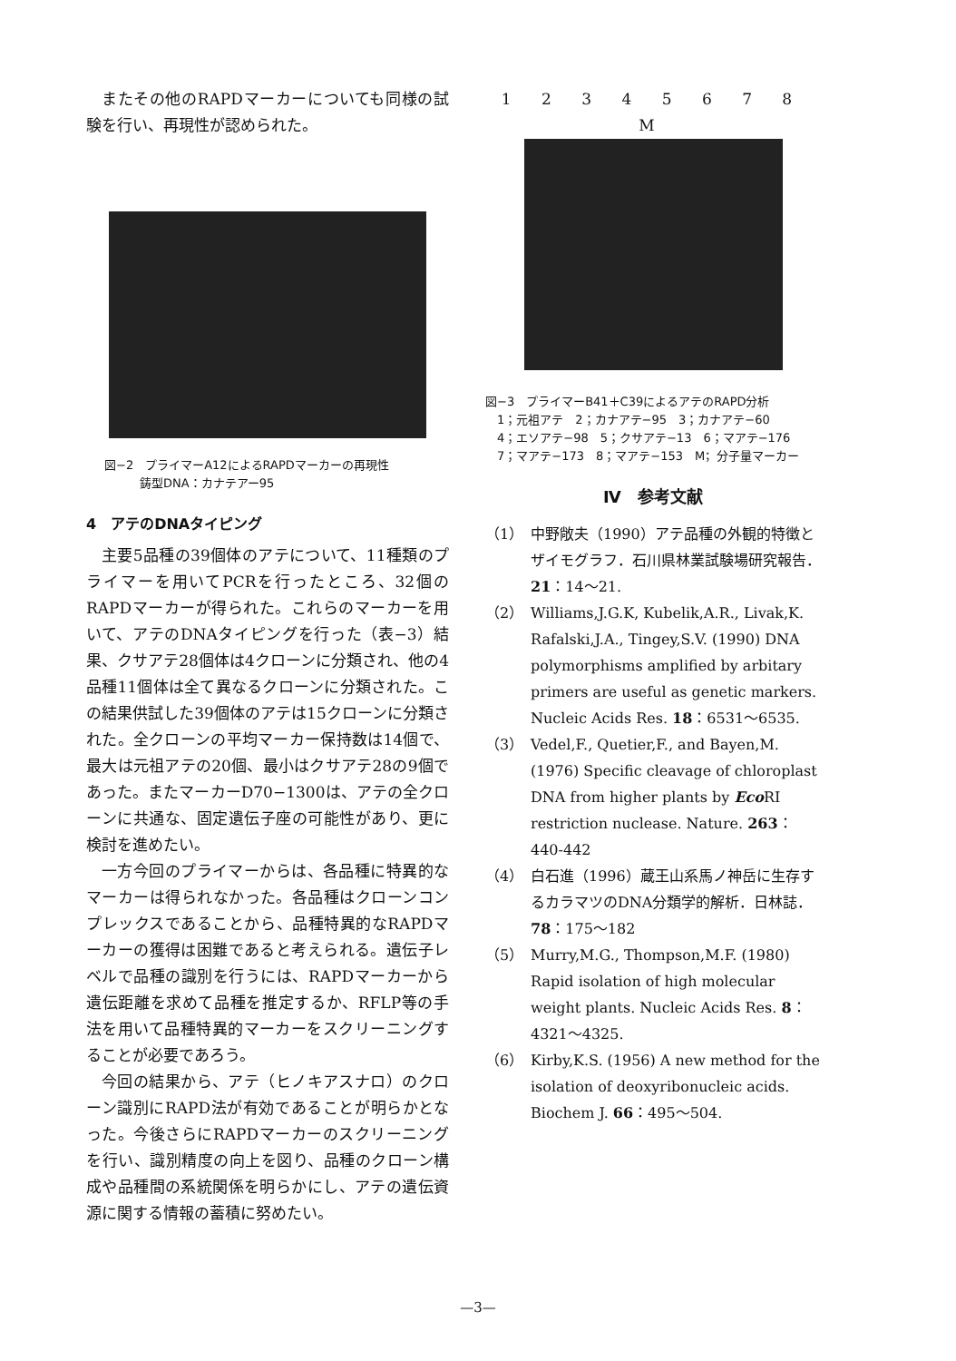またその他のRAPDマーカーについても同様の試験を行い、再現性が認められた。
図−2　プライマーA12によるRAPDマーカーの再現性
　　　鋳型DNA：カナテアー95
4　アテのDNAタイピング
主要5品種の39個体のアテについて、11種類のプライマーを用いてPCRを行ったところ、32個のRAPDマーカーが得られた。これらのマーカーを用いて、アテのDNAタイピングを行った（表−3）結果、クサアテ28個体は4クローンに分類され、他の4品種11個体は全て異なるクローンに分類された。この結果供試した39個体のアテは15クローンに分類された。全クローンの平均マーカー保持数は14個で、最大は元祖アテの20個、最小はクサアテ28の9個であった。またマーカーD70−1300は、アテの全クローンに共通な、固定遺伝子座の可能性があり、更に検討を進めたい。
一方今回のプライマーからは、各品種に特異的なマーカーは得られなかった。各品種はクローンコンプレックスであることから、品種特異的なRAPDマーカーの獲得は困難であると考えられる。遺伝子レベルで品種の識別を行うには、RAPDマーカーから遺伝距離を求めて品種を推定するか、RFLP等の手法を用いて品種特異的マーカーをスクリーニングすることが必要であろう。
今回の結果から、アテ（ヒノキアスナロ）のクローン識別にRAPD法が有効であることが明らかとなった。今後さらにRAPDマーカーのスクリーニングを行い、識別精度の向上を図り、品種のクローン構成や品種間の系統関係を明らかにし、アテの遺伝資源に関する情報の蓄積に努めたい。
1 2 3 4 5 6 7 8 M
図−3　プライマーB41＋C39によるアテのRAPD分析
　1；元祖アテ　2；カナアテ−95　3；カナアテ−60
　4；エソアテ−98　5；クサアテ−13　6；マアテ−176
　7；マアテ−173　8；マアテ−153　M；分子量マーカー
Ⅳ　参考文献
（1） 中野敞夫（1990）アテ品種の外観的特徴とザイモグラフ．石川県林業試験場研究報告．21：14〜21.
（2） Williams,J.G.K, Kubelik,A.R., Livak,K. Rafalski,J.A., Tingey,S.V. (1990) DNA polymorphisms amplified by arbitary primers are useful as genetic markers. Nucleic Acids Res. 18：6531〜6535.
（3） Vedel,F., Quetier,F., and Bayen,M. (1976) Specific cleavage of chloroplast DNA from higher plants by Eco RI restriction nuclease. Nature. 263：440-442
（4） 白石進（1996）蔵王山系馬ノ神岳に生存するカラマツのDNA分類学的解析．日林誌．78：175〜182
（5） Murry,M.G., Thompson,M.F. (1980) Rapid isolation of high molecular weight plants. Nucleic Acids Res. 8：4321〜4325.
（6） Kirby,K.S. (1956) A new method for the isolation of deoxyribonucleic acids. Biochem J. 66：495〜504.
—3—